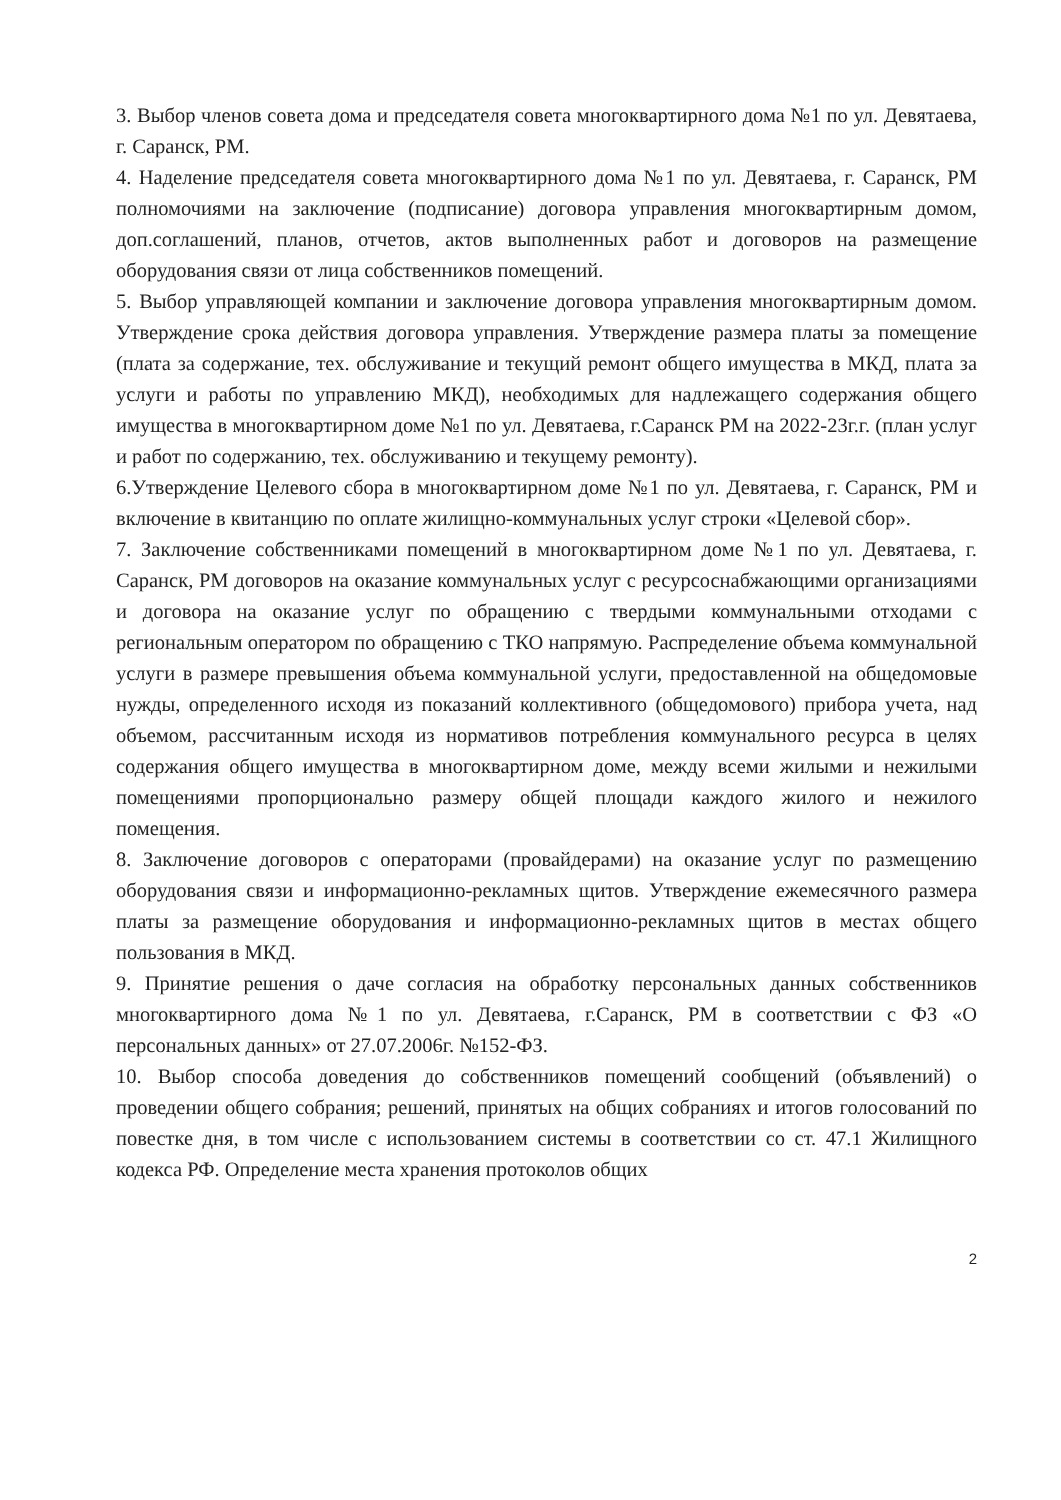3. Выбор членов совета дома и председателя совета многоквартирного дома №1 по ул. Девятаева, г. Саранск, РМ.
4. Наделение председателя совета многоквартирного дома №1 по ул. Девятаева, г. Саранск, РМ полномочиями на заключение (подписание) договора управления многоквартирным домом, доп.соглашений, планов, отчетов, актов выполненных работ и договоров на размещение оборудования связи от лица собственников помещений.
5. Выбор управляющей компании и заключение договора управления многоквартирным домом. Утверждение срока действия договора управления. Утверждение размера платы за помещение (плата за содержание, тех. обслуживание и текущий ремонт общего имущества в МКД, плата за услуги и работы по управлению МКД), необходимых для надлежащего содержания общего имущества в многоквартирном доме №1 по ул. Девятаева, г.Саранск РМ на 2022-23г.г. (план услуг и работ по содержанию, тех. обслуживанию и текущему ремонту).
6.Утверждение Целевого сбора в многоквартирном доме №1 по ул. Девятаева, г. Саранск, РМ и включение в квитанцию по оплате жилищно-коммунальных услуг строки «Целевой сбор».
7. Заключение собственниками помещений в многоквартирном доме №1 по ул. Девятаева, г. Саранск, РМ договоров на оказание коммунальных услуг с ресурсоснабжающими организациями и договора на оказание услуг по обращению с твердыми коммунальными отходами с региональным оператором по обращению с ТКО напрямую. Распределение объема коммунальной услуги в размере превышения объема коммунальной услуги, предоставленной на общедомовые нужды, определенного исходя из показаний коллективного (общедомового) прибора учета, над объемом, рассчитанным исходя из нормативов потребления коммунального ресурса в целях содержания общего имущества в многоквартирном доме, между всеми жилыми и нежилыми помещениями пропорционально размеру общей площади каждого жилого и нежилого помещения.
8. Заключение договоров с операторами (провайдерами) на оказание услуг по размещению оборудования связи и информационно-рекламных щитов. Утверждение ежемесячного размера платы за размещение оборудования и информационно-рекламных щитов в местах общего пользования в МКД.
9. Принятие решения о даче согласия на обработку персональных данных собственников многоквартирного дома №1 по ул. Девятаева, г.Саранск, РМ в соответствии с ФЗ «О персональных данных» от 27.07.2006г. №152-ФЗ.
10. Выбор способа доведения до собственников помещений сообщений (объявлений) о проведении общего собрания; решений, принятых на общих собраниях и итогов голосований по повестке дня, в том числе с использованием системы в соответствии со ст. 47.1 Жилищного кодекса РФ. Определение места хранения протоколов общих
2